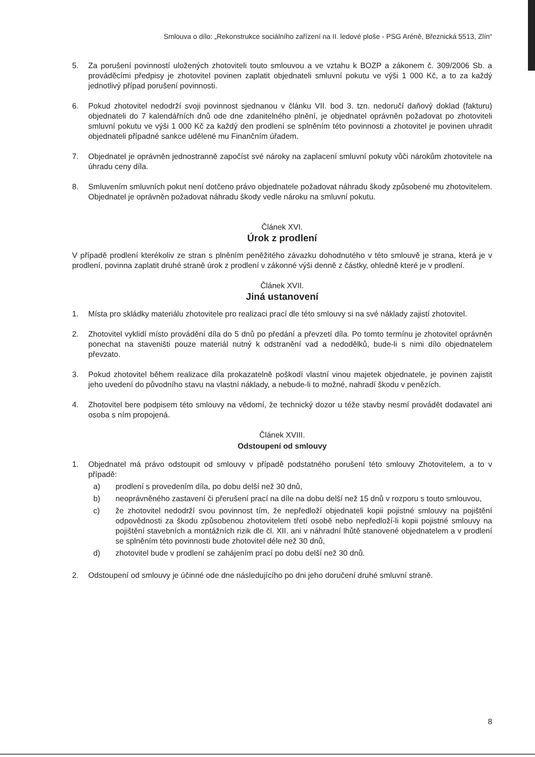Smlouva o dílo: „Rekonstrukce sociálního zařízení na II. ledové ploše - PSG Aréně, Březnická 5513, Zlín“
5. Za porušení povinností uložených zhotoviteli touto smlouvou a ve vztahu k BOZP a zákonem č. 309/2006 Sb. a prováděcími předpisy je zhotovitel povinen zaplatit objednateli smluvní pokutu ve výši 1 000 Kč, a to za každý jednotlivý případ porušení povinnosti.
6. Pokud zhotovitel nedodrží svoji povinnost sjednanou v článku VII. bod 3. tzn. nedoručí daňový doklad (fakturu) objednateli do 7 kalendářních dnů ode dne zdanitelného plnění, je objednatel oprávněn požadovat po zhotoviteli smluvní pokutu ve výši 1 000 Kč za každý den prodlení se splněním této povinnosti a zhotovitel je povinen uhradit objednateli případné sankce udělené mu Finančním úřadem.
7. Objednatel je oprávněn jednostranně započíst své nároky na zaplacení smluvní pokuty vůči nárokům zhotovitele na úhradu ceny díla.
8. Smluvením smluvních pokut není dotčeno právo objednatele požadovat náhradu škody způsobené mu zhotovitelem. Objednatel je oprávněn požadovat náhradu škody vedle nároku na smluvní pokutu.
Článek XVI.
Úrok z prodlení
V případě prodlení kterékoliv ze stran s plněním peněžitého závazku dohodnutého v této smlouvě je strana, která je v prodlení, povinna zaplatit druhé straně úrok z prodlení v zákonné výši denně z částky, ohledně které je v prodlení.
Článek XVII.
Jiná ustanovení
1. Místa pro skládky materiálu zhotovitele pro realizaci prací dle této smlouvy si na své náklady zajistí zhotovitel.
2. Zhotovitel vyklidí místo provádění díla do 5 dnů po předání a převzetí díla. Po tomto termínu je zhotovitel oprávněn ponechat na staveništi pouze materiál nutný k odstranění vad a nedodělků, bude-li s nimi dílo objednatelem převzato.
3. Pokud zhotovitel během realizace díla prokazatelně poškodí vlastní vinou majetek objednatele, je povinen zajistit jeho uvedení do původního stavu na vlastní náklady, a nebude-li to možné, nahradí škodu v penězích.
4. Zhotovitel bere podpisem této smlouvy na vědomí, že technický dozor u téže stavby nesmí provádět dodavatel ani osoba s ním propojená.
Článek XVIII.
Odstoupení od smlouvy
1. Objednatel má právo odstoupit od smlouvy v případě podstatného porušení této smlouvy Zhotovitelem, a to v případě:
a) prodlení s provedením díla, po dobu delší než 30 dnů,
b) neoprávněného zastavení či přerušení prací na díle na dobu delší než 15 dnů v rozporu s touto smlouvou,
c) že zhotovitel nedodrží svou povinnost tím, že nepředloží objednateli kopii pojistné smlouvy na pojištění odpovědnosti za škodu způsobenou zhotovitelem třetí osobě nebo nepředloží-li kopii pojistné smlouvy na pojištění stavebních a montážních rizik dle čl. XII. ani v náhradní lhůtě stanovené objednatelem a v prodlení se splněním této povinnosti bude zhotovitel déle než 30 dnů,
d) zhotovitel bude v prodlení se zahájením prací po dobu delší než 30 dnů.
2. Odstoupení od smlouvy je účinné ode dne následujícího po dni jeho doručení druhé smluvní straně.
8